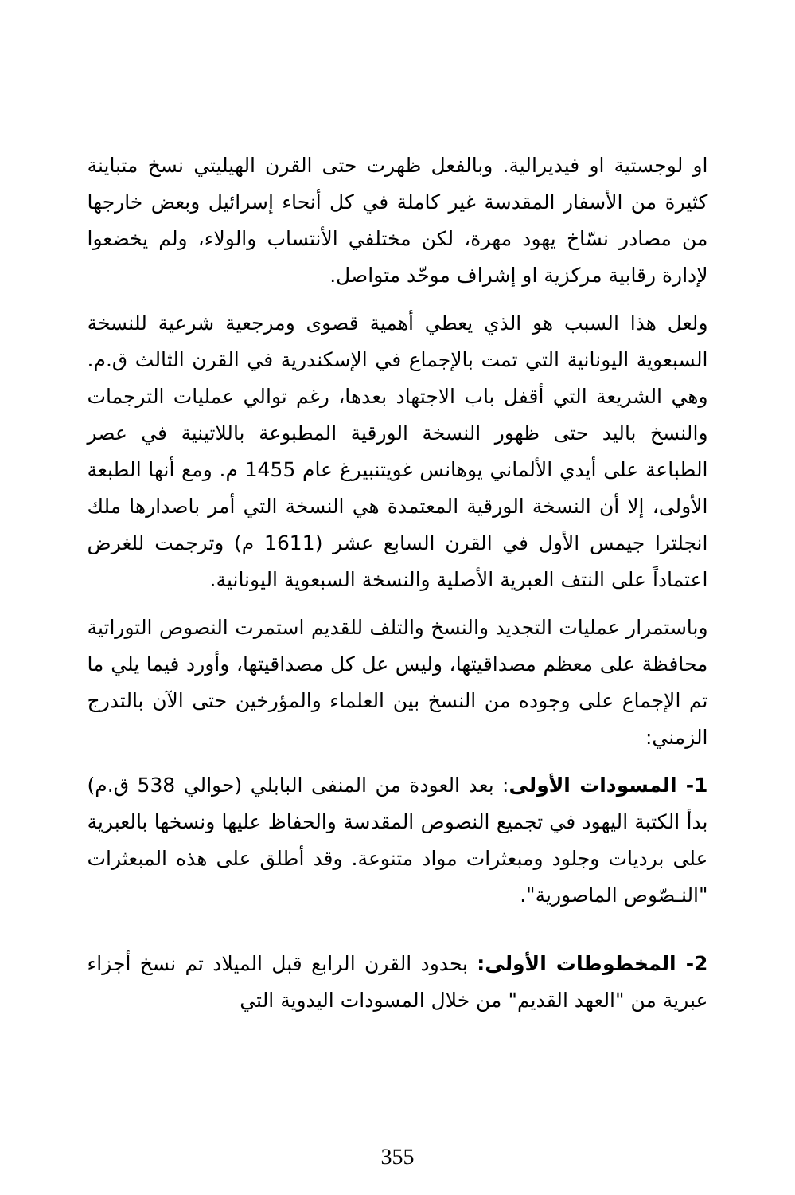او لوجستية او فيديرالية. وبالفعل ظهرت حتى القرن الهيليتي نسخ متباينة كثيرة من الأسفار المقدسة غير كاملة في كل أنحاء إسرائيل وبعض خارجها من مصادر نسّاخ يهود مهرة، لكن مختلفي الأنتساب والولاء، ولم يخضعوا لإدارة رقابية مركزية او إشراف موحّد متواصل.
ولعل هذا السبب هو الذي يعطي أهمية قصوى ومرجعية شرعية للنسخة السبعوية اليونانية التي تمت بالإجماع في الإسكندرية في القرن الثالث ق.م. وهي الشريعة التي أقفل باب الاجتهاد بعدها، رغم توالي عمليات الترجمات والنسخ باليد حتى ظهور النسخة الورقية المطبوعة باللاتينية في عصر الطباعة على أيدي الألماني يوهانس غويتنبيرغ عام 1455 م. ومع أنها الطبعة الأولى، إلا أن النسخة الورقية المعتمدة هي النسخة التي أمر باصدارها ملك انجلترا جيمس الأول في القرن السابع عشر (1611 م) وترجمت للغرض اعتماداً على النتف العبرية الأصلية والنسخة السبعوية اليونانية.
وباستمرار عمليات التجديد والنسخ والتلف للقديم استمرت النصوص التوراتية محافظة على معظم مصداقيتها، وليس عل كل مصداقيتها، وأورد فيما يلي ما تم الإجماع على وجوده من النسخ بين العلماء والمؤرخين حتى الآن بالتدرج الزمني:
1- المسودات الأولى: بعد العودة من المنفى البابلي (حوالي 538 ق.م) بدأ الكتبة اليهود في تجميع النصوص المقدسة والحفاظ عليها ونسخها بالعبرية على برديات وجلود ومبعثرات مواد متنوعة. وقد أطلق على هذه المبعثرات "النـصّوص الماصورية".
2- المخطوطات الأولى: بحدود القرن الرابع قبل الميلاد تم نسخ أجزاء عبرية من "العهد القديم" من خلال المسودات اليدوية التي
355